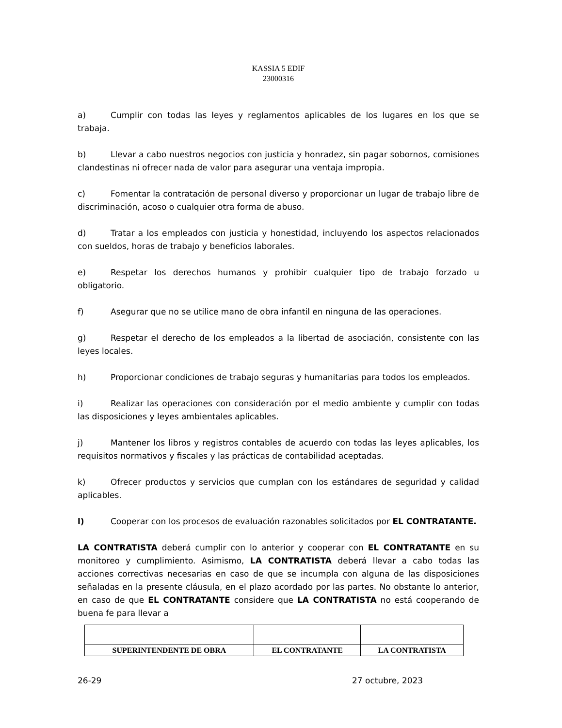KASSIA 5 EDIF
23000316
a) Cumplir con todas las leyes y reglamentos aplicables de los lugares en los que se trabaja.
b) Llevar a cabo nuestros negocios con justicia y honradez, sin pagar sobornos, comisiones clandestinas ni ofrecer nada de valor para asegurar una ventaja impropia.
c) Fomentar la contratación de personal diverso y proporcionar un lugar de trabajo libre de discriminación, acoso o cualquier otra forma de abuso.
d) Tratar a los empleados con justicia y honestidad, incluyendo los aspectos relacionados con sueldos, horas de trabajo y beneficios laborales.
e) Respetar los derechos humanos y prohibir cualquier tipo de trabajo forzado u obligatorio.
f) Asegurar que no se utilice mano de obra infantil en ninguna de las operaciones.
g) Respetar el derecho de los empleados a la libertad de asociación, consistente con las leyes locales.
h) Proporcionar condiciones de trabajo seguras y humanitarias para todos los empleados.
i) Realizar las operaciones con consideración por el medio ambiente y cumplir con todas las disposiciones y leyes ambientales aplicables.
j) Mantener los libros y registros contables de acuerdo con todas las leyes aplicables, los requisitos normativos y fiscales y las prácticas de contabilidad aceptadas.
k) Ofrecer productos y servicios que cumplan con los estándares de seguridad y calidad aplicables.
l) Cooperar con los procesos de evaluación razonables solicitados por EL CONTRATANTE.
LA CONTRATISTA deberá cumplir con lo anterior y cooperar con EL CONTRATANTE en su monitoreo y cumplimiento. Asimismo, LA CONTRATISTA deberá llevar a cabo todas las acciones correctivas necesarias en caso de que se incumpla con alguna de las disposiciones señaladas en la presente cláusula, en el plazo acordado por las partes. No obstante lo anterior, en caso de que EL CONTRATANTE considere que LA CONTRATISTA no está cooperando de buena fe para llevar a
| SUPERINTENDENTE DE OBRA | EL CONTRATANTE | LA CONTRATISTA |
26-29 27 octubre, 2023